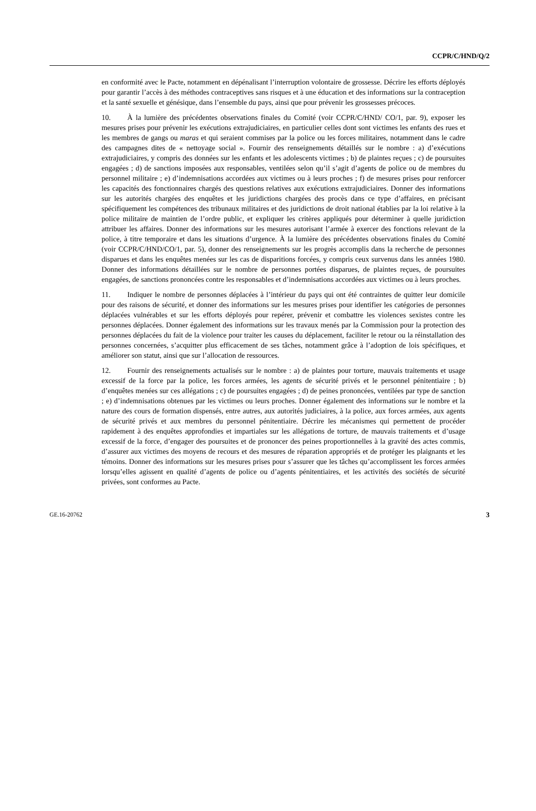CCPR/C/HND/Q/2
en conformité avec le Pacte, notamment en dépénalisant l’interruption volontaire de grossesse. Décrire les efforts déployés pour garantir l’accès à des méthodes contraceptives sans risques et à une éducation et des informations sur la contraception et la santé sexuelle et génésique, dans l’ensemble du pays, ainsi que pour prévenir les grossesses précoces.
10. À la lumière des précédentes observations finales du Comité (voir CCPR/C/HND/ CO/1, par. 9), exposer les mesures prises pour prévenir les exécutions extrajudiciaires, en particulier celles dont sont victimes les enfants des rues et les membres de gangs ou maras et qui seraient commises par la police ou les forces militaires, notamment dans le cadre des campagnes dites de « nettoyage social ». Fournir des renseignements détaillés sur le nombre : a) d’exécutions extrajudiciaires, y compris des données sur les enfants et les adolescents victimes ; b) de plaintes reçues ; c) de poursuites engagées ; d) de sanctions imposées aux responsables, ventilées selon qu’il s’agit d’agents de police ou de membres du personnel militaire ; e) d’indemnisations accordées aux victimes ou à leurs proches ; f) de mesures prises pour renforcer les capacités des fonctionnaires chargés des questions relatives aux exécutions extrajudiciaires. Donner des informations sur les autorités chargées des enquêtes et les juridictions chargées des procès dans ce type d’affaires, en précisant spécifiquement les compétences des tribunaux militaires et des juridictions de droit national établies par la loi relative à la police militaire de maintien de l’ordre public, et expliquer les critères appliqués pour déterminer à quelle juridiction attribuer les affaires. Donner des informations sur les mesures autorisant l’armée à exercer des fonctions relevant de la police, à titre temporaire et dans les situations d’urgence. À la lumière des précédentes observations finales du Comité (voir CCPR/C/HND/CO/1, par. 5), donner des renseignements sur les progrès accomplis dans la recherche de personnes disparues et dans les enquêtes menées sur les cas de disparitions forcées, y compris ceux survenus dans les années 1980. Donner des informations détaillées sur le nombre de personnes portées disparues, de plaintes reçues, de poursuites engagées, de sanctions prononcées contre les responsables et d’indemnisations accordées aux victimes ou à leurs proches.
11. Indiquer le nombre de personnes déplacées à l’intérieur du pays qui ont été contraintes de quitter leur domicile pour des raisons de sécurité, et donner des informations sur les mesures prises pour identifier les catégories de personnes déplacées vulnérables et sur les efforts déployés pour repérer, prévenir et combattre les violences sexistes contre les personnes déplacées. Donner également des informations sur les travaux menés par la Commission pour la protection des personnes déplacées du fait de la violence pour traiter les causes du déplacement, faciliter le retour ou la réinstallation des personnes concernées, s’acquitter plus efficacement de ses tâches, notamment grâce à l’adoption de lois spécifiques, et améliorer son statut, ainsi que sur l’allocation de ressources.
12. Fournir des renseignements actualisés sur le nombre : a) de plaintes pour torture, mauvais traitements et usage excessif de la force par la police, les forces armées, les agents de sécurité privés et le personnel pénitentiaire ; b) d’enquêtes menées sur ces allégations ; c) de poursuites engagées ; d) de peines prononcées, ventilées par type de sanction ; e) d’indemnisations obtenues par les victimes ou leurs proches. Donner également des informations sur le nombre et la nature des cours de formation dispensés, entre autres, aux autorités judiciaires, à la police, aux forces armées, aux agents de sécurité privés et aux membres du personnel pénitentiaire. Décrire les mécanismes qui permettent de procéder rapidement à des enquêtes approfondies et impartiales sur les allégations de torture, de mauvais traitements et d’usage excessif de la force, d’engager des poursuites et de prononcer des peines proportionnelles à la gravité des actes commis, d’assurer aux victimes des moyens de recours et des mesures de réparation appropriés et de protéger les plaignants et les témoins. Donner des informations sur les mesures prises pour s’assurer que les tâches qu’accomplissent les forces armées lorsqu’elles agissent en qualité d’agents de police ou d’agents pénitentiaires, et les activités des sociétés de sécurité privées, sont conformes au Pacte.
GE.16-20762 3